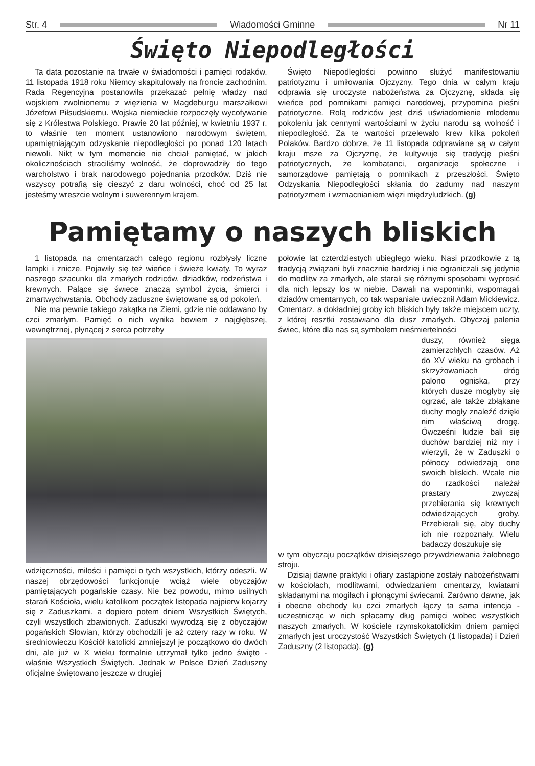Str. 4 Wiadomości Gminne Nr 11
Święto Niepodległości
Ta data pozostanie na trwałe w świadomości i pamięci rodaków. 11 listopada 1918 roku Niemcy skapitulowały na froncie zachodnim. Rada Regencyjna postanowiła przekazać pełnię władzy nad wojskiem zwolnionemu z więzienia w Magdeburgu marszałkowi Józefowi Piłsudskiemu. Wojska niemieckie rozpoczęły wycofywanie się z Królestwa Polskiego. Prawie 20 lat później, w kwietniu 1937 r. to właśnie ten moment ustanowiono narodowym świętem, upamiętniającym odzyskanie niepodległości po ponad 120 latach niewoli. Nikt w tym momencie nie chciał pamiętać, w jakich okolicznościach straciliśmy wolność, że doprowadziły do tego warcholstwo i brak narodowego pojednania przodków. Dziś nie wszyscy potrafią się cieszyć z daru wolności, choć od 25 lat jesteśmy wreszcie wolnym i suwerennym krajem.
Święto Niepodległości powinno służyć manifestowaniu patriotyzmu i umiłowania Ojczyzny. Tego dnia w całym kraju odprawia się uroczyste nabożeństwa za Ojczyznę, składa się wieńce pod pomnikami pamięci narodowej, przypomina pieśni patriotyczne. Rolą rodziców jest dziś uświadomienie młodemu pokoleniu jak cennymi wartościami w życiu narodu są wolność i niepodległość. Za te wartości przelewało krew kilka pokoleń Polaków. Bardzo dobrze, że 11 listopada odprawiane są w całym kraju msze za Ojczyznę, że kultywuje się tradycję pieśni patriotycznych, że kombatanci, organizacje społeczne i samorządowe pamiętają o pomnikach z przeszłości. Święto Odzyskania Niepodległości skłania do zadumy nad naszym patriotyzmem i wzmacnianiem więzi międzyludzkich. (g)
Pamiętamy o naszych bliskich
1 listopada na cmentarzach całego regionu rozbłysły liczne lampki i znicze. Pojawiły się też wieńce i świeże kwiaty. To wyraz naszego szacunku dla zmarłych rodziców, dziadków, rodzeństwa i krewnych. Palące się świece znaczą symbol życia, śmierci i zmartwychwstania. Obchody zaduszne świętowane są od pokoleń.
Nie ma pewnie takiego zakątka na Ziemi, gdzie nie oddawano by czci zmarłym. Pamięć o nich wynika bowiem z najgłębszej, wewnętrznej, płynącej z serca potrzeby
wdzięczności, miłości i pamięci o tych wszystkich, którzy odeszli. W naszej obrzędowości funkcjonuje wciąż wiele obyczajów pamiętających pogańskie czasy. Nie bez powodu, mimo usilnych starań Kościoła, wielu katolikom początek listopada najpierw kojarzy się z Zaduszkami, a dopiero potem dniem Wszystkich Świętych, czyli wszystkich zbawionych. Zaduszki wywodzą się z obyczajów pogańskich Słowian, którzy obchodzili je aż cztery razy w roku. W średniowieczu Kościół katolicki zmniejszył je początkowo do dwóch dni, ale już w X wieku formalnie utrzymał tylko jedno święto - właśnie Wszystkich Świętych. Jednak w Polsce Dzień Zaduszny oficjalne świętowano jeszcze w drugiej
połowie lat czterdziestych ubiegłego wieku. Nasi przodkowie z tą tradycją związani byli znacznie bardziej i nie ograniczali się jedynie do modlitw za zmarłych, ale starali się różnymi sposobami wyprosić dla nich lepszy los w niebie. Dawali na wspominki, wspomagali dziadów cmentarnych, co tak wspaniale uwiecznił Adam Mickiewicz. Cmentarz, a dokładniej groby ich bliskich były także miejscem uczty, z której resztki zostawiano dla dusz zmarłych. Obyczaj palenia świec, które dla nas są symbolem nieśmiertelności
duszy, również sięga zamierzchłych czasów. Aż do XV wieku na grobach i skrzyżowaniach dróg palono ogniska, przy których dusze mogłyby się ogrzać, ale także zbłąkane duchy mogły znaleźć dzięki nim właściwą drogę. Ówcześni ludzie bali się duchów bardziej niż my i wierzyli, że w Zaduszki o północy odwiedzają one swoich bliskich. Wcale nie do rzadkości należał prastary zwyczaj przebierania się krewnych odwiedzających groby. Przebierali się, aby duchy ich nie rozpoznały. Wielu badaczy doszukuje się
w tym obyczaju początków dzisiejszego przywdziewania żałobnego stroju.
Dzisiaj dawne praktyki i ofiary zastąpione zostały nabożeństwami w kościołach, modlitwami, odwiedzaniem cmentarzy, kwiatami składanymi na mogiłach i płonącymi świecami. Zarówno dawne, jak i obecne obchody ku czci zmarłych łączy ta sama intencja - uczestnicząc w nich spłacamy dług pamięci wobec wszystkich naszych zmarłych. W kościele rzymskokatolickim dniem pamięci zmarłych jest uroczystość Wszystkich Świętych (1 listopada) i Dzień Zaduszny (2 listopada). (g)